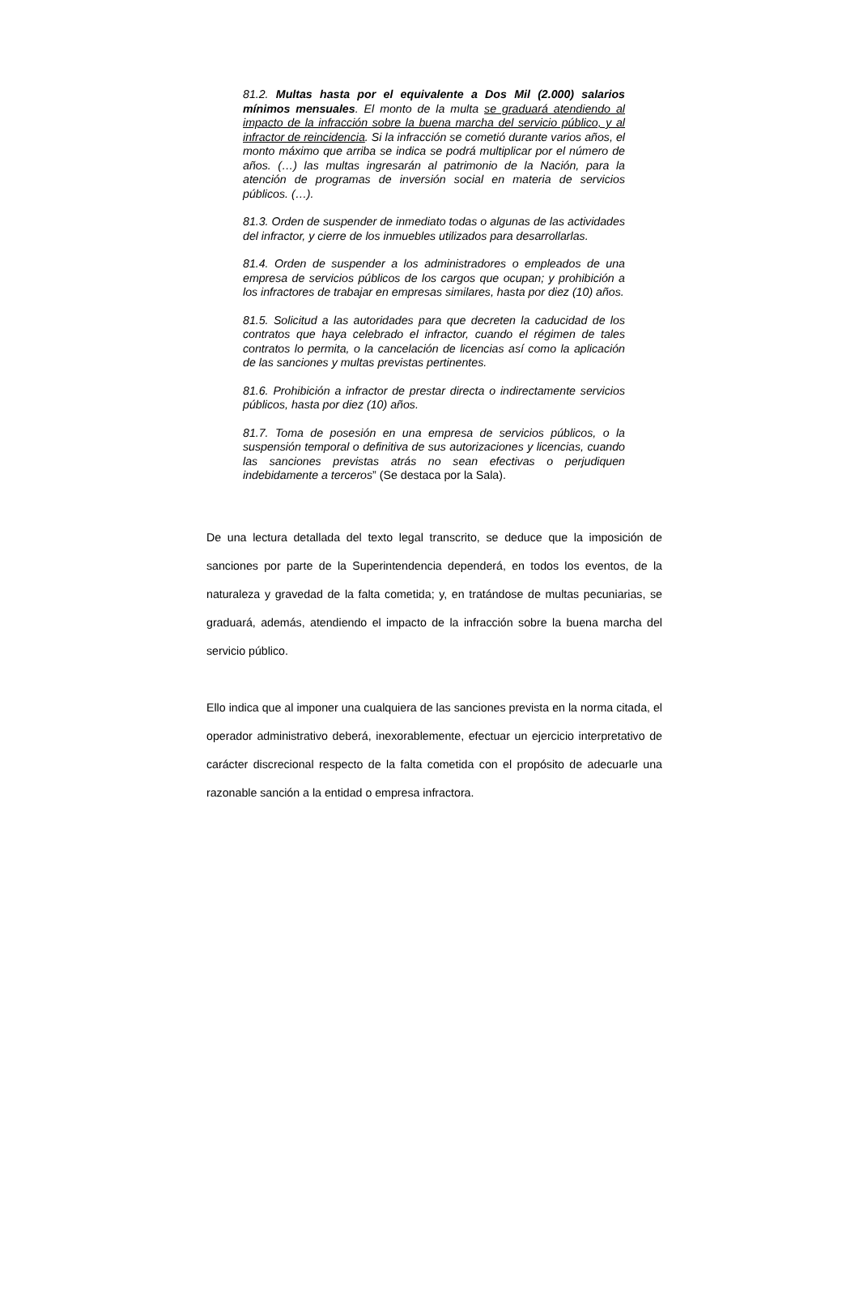81.2. Multas hasta por el equivalente a Dos Mil (2.000) salarios mínimos mensuales. El monto de la multa se graduará atendiendo al impacto de la infracción sobre la buena marcha del servicio público, y al infractor de reincidencia. Si la infracción se cometió durante varios años, el monto máximo que arriba se indica se podrá multiplicar por el número de años. (…) las multas ingresarán al patrimonio de la Nación, para la atención de programas de inversión social en materia de servicios públicos. (…).
81.3. Orden de suspender de inmediato todas o algunas de las actividades del infractor, y cierre de los inmuebles utilizados para desarrollarlas.
81.4. Orden de suspender a los administradores o empleados de una empresa de servicios públicos de los cargos que ocupan; y prohibición a los infractores de trabajar en empresas similares, hasta por diez (10) años.
81.5. Solicitud a las autoridades para que decreten la caducidad de los contratos que haya celebrado el infractor, cuando el régimen de tales contratos lo permita, o la cancelación de licencias así como la aplicación de las sanciones y multas previstas pertinentes.
81.6. Prohibición a infractor de prestar directa o indirectamente servicios públicos, hasta por diez (10) años.
81.7. Toma de posesión en una empresa de servicios públicos, o la suspensión temporal o definitiva de sus autorizaciones y licencias, cuando las sanciones previstas atrás no sean efectivas o perjudiquen indebidamente a terceros” (Se destaca por la Sala).
De una lectura detallada del texto legal transcrito, se deduce que la imposición de sanciones por parte de la Superintendencia dependerá, en todos los eventos, de la naturaleza y gravedad de la falta cometida; y, en tratándose de multas pecuniarias, se graduará, además, atendiendo el impacto de la infracción sobre la buena marcha del servicio público.
Ello indica que al imponer una cualquiera de las sanciones prevista en la norma citada, el operador administrativo deberá, inexorablemente, efectuar un ejercicio interpretativo de carácter discrecional respecto de la falta cometida con el propósito de adecuarle una razonable sanción a la entidad o empresa infractora.